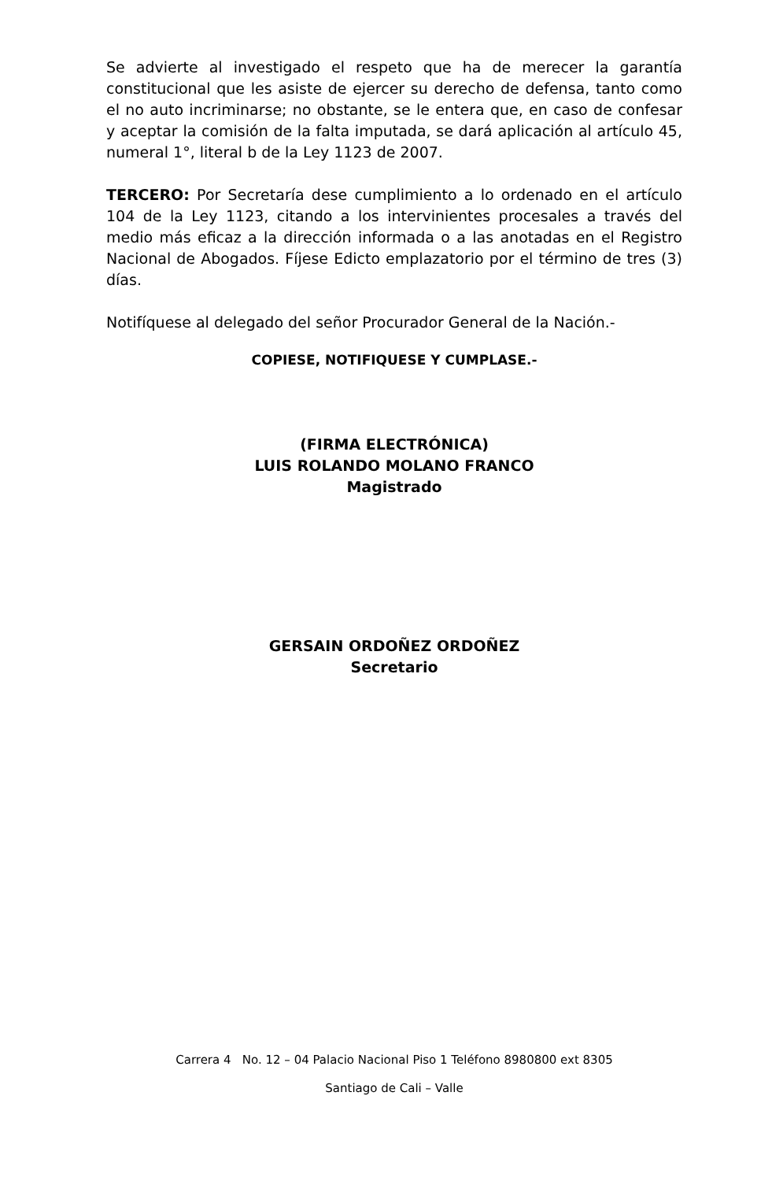Se advierte al investigado el respeto que ha de merecer la garantía constitucional que les asiste de ejercer su derecho de defensa, tanto como el no auto incriminarse; no obstante, se le entera que, en caso de confesar y aceptar la comisión de la falta imputada, se dará aplicación al artículo 45, numeral 1°, literal b de la Ley 1123 de 2007.
TERCERO: Por Secretaría dese cumplimiento a lo ordenado en el artículo 104 de la Ley 1123, citando a los intervinientes procesales a través del medio más eficaz a la dirección informada o a las anotadas en el Registro Nacional de Abogados. Fíjese Edicto emplazatorio por el término de tres (3) días.
Notifíquese al delegado del señor Procurador General de la Nación.-
COPIESE, NOTIFIQUESE Y CUMPLASE.-
(FIRMA ELECTRÓNICA)
LUIS ROLANDO MOLANO FRANCO
Magistrado
GERSAIN ORDOÑEZ ORDOÑEZ
Secretario
Carrera 4 No. 12 – 04 Palacio Nacional Piso 1 Teléfono 8980800 ext 8305
Santiago de Cali – Valle